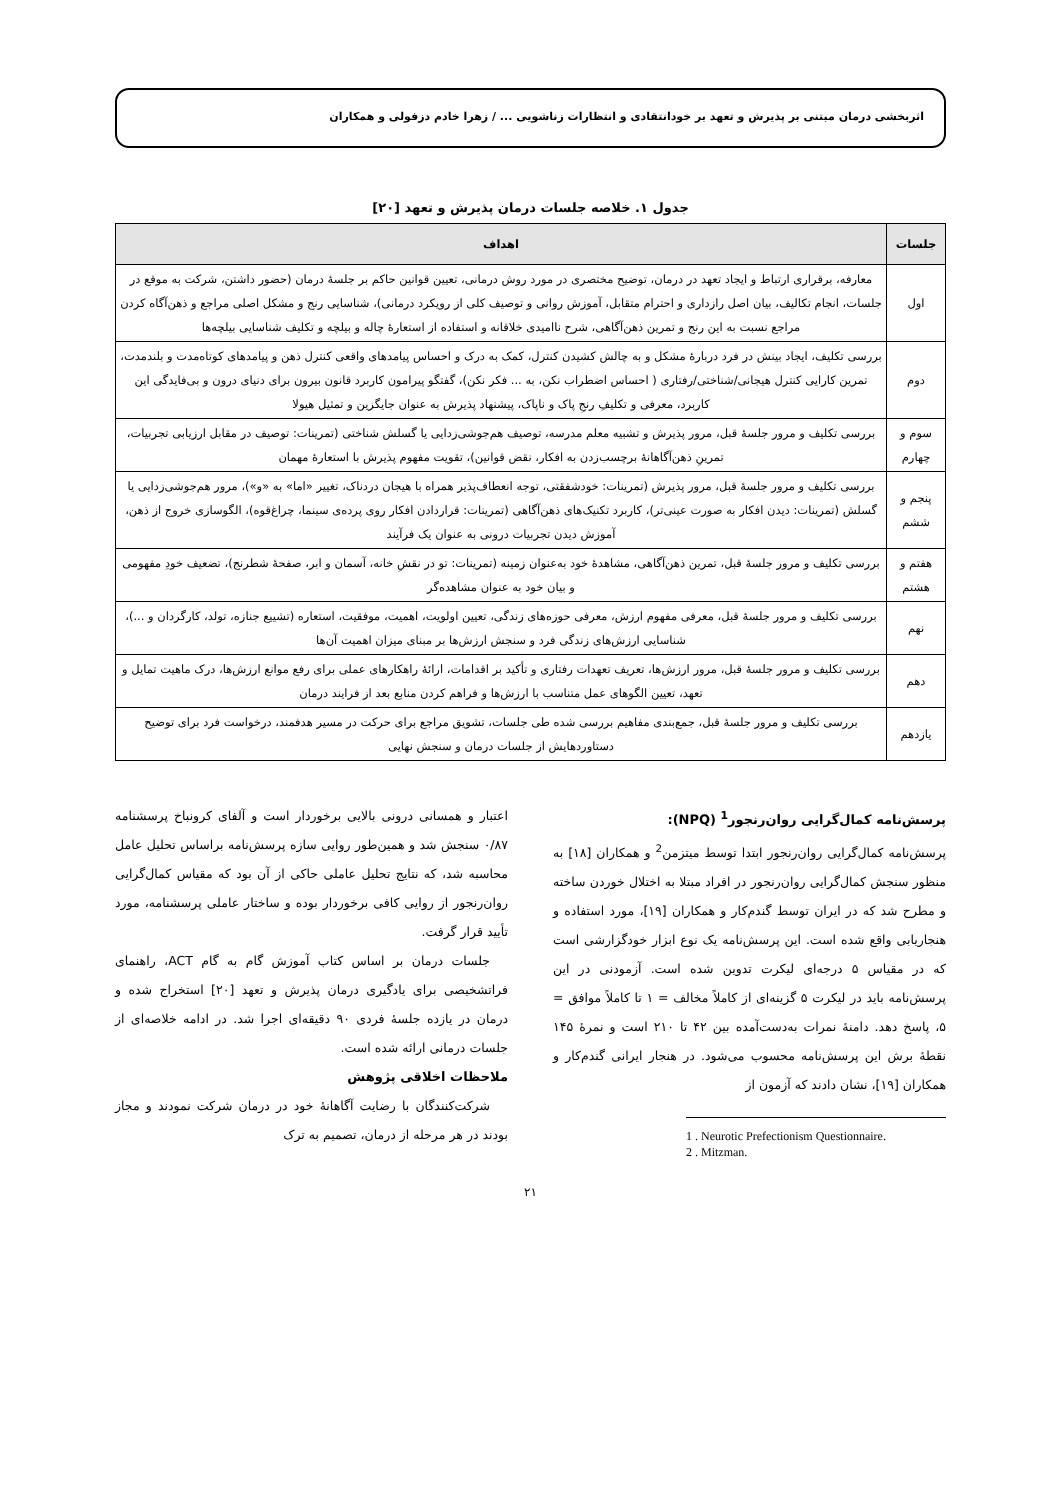اثربخشی درمان مبتنی بر پذیرش و تعهد بر خودانتقادی و انتظارات زناشویی ... / زهرا خادم دزفولی و همکاران
جدول ۱. خلاصه جلسات درمان پذیرش و تعهد [۲۰]
| جلسات | اهداف |
| --- | --- |
| اول | معارفه، برقراری ارتباط و ایجاد تعهد در درمان، توضیح مختصری در مورد روش درمانی، تعیین قوانین حاکم بر جلسهٔ درمان (حضور داشتن، شرکت به موقع در جلسات، انجام تکالیف، بیان اصل رازداری و احترام متقابل، آموزش روانی و توصیف کلی از رویکرد درمانی)، شناسایی رنج و مشکل اصلی مراجع و ذهن‌آگاه کردن مراجع نسبت به این رنج و تمرین ذهن‌آگاهی، شرح ناامیدی خلاقانه و استفاده از استعارهٔ چاله و بیلچه و تکلیف شناسایی بیلچه‌ها |
| دوم | بررسی تکلیف، ایجاد بینش در فرد دربارهٔ مشکل و به چالش کشیدن کنترل، کمک به درک و احساس پیامدهای واقعی کنترل ذهن و پیامدهای کوتاه‌مدت و بلندمدت، تمرین کارایی کنترل هیجانی/شناختی/رفتاری ( احساس اضطراب نکن، به ... فکر نکن)، گفتگو پیرامون کاربرد قانون بیرون برای دنیای درون و بی‌فایدگی این کاربرد، معرفی و تکلیفِ رنجِ پاک و ناپاک، پیشنهاد پذیرش به عنوان جایگزین و تمثیل هیولا |
| سوم و چهارم | بررسی تکلیف و مرور جلسهٔ قبل، مرور پذیرش و تشبیه معلم مدرسه، توصیف هم‌جوشی‌زدایی یا گسلش شناختی (تمرینات: توصیف در مقابل ارزیابی تجربیات، تمرینِ ذهن‌آگاهانهٔ برچسب‌زدن به افکار، نقض قوانین)، تقویت مفهوم پذیرش با استعارهٔ مهمان |
| پنجم و ششم | بررسی تکلیف و مرور جلسهٔ قبل، مرور پذیرش (تمرینات: خودشفقتی، توجه انعطاف‌پذیر همراه با هیجان دردناک، تغییر «اما» به «و»)، مرور هم‌جوشی‌زدایی یا گسلش (تمرینات: دیدن افکار به صورت عینی‌تر)، کاربرد تکنیک‌های ذهن‌آگاهی (تمرینات: قراردادن افکار روی پرده‌ی سینما، چراغ‌قوه)، الگوسازی خروج از ذهن، آموزش دیدن تجربیات درونی به عنوان یک فرآیند |
| هفتم و هشتم | بررسی تکلیف و مرور جلسهٔ قبل، تمرین ذهن‌آگاهی، مشاهدهٔ خود به‌عنوان زمینه (تمرینات: تو در نقشِ خانه، آسمان و ابر، صفحهٔ شطرنج)، تضعیف خودِ مفهومی و بیان خود به عنوان مشاهده‌گر |
| نهم | بررسی تکلیف و مرور جلسهٔ قبل، معرفی مفهوم ارزش، معرفی حوزه‌های زندگی، تعیین اولویت، اهمیت، موفقیت، استعاره (تشییع جنازه، تولد، کارگردان و ...)، شناسایی ارزش‌های زندگی فرد و سنجش ارزش‌ها بر مبنای میزان اهمیت آن‌ها |
| دهم | بررسی تکلیف و مرور جلسهٔ قبل، مرور ارزش‌ها، تعریف تعهدات رفتاری و تأکید بر اقدامات، ارائهٔ راهکارهای عملی برای رفع موانع ارزش‌ها، درک ماهیت تمایل و تعهد، تعیین الگوهای عمل متناسب با ارزش‌ها و فراهم کردن منابع بعد از فرایند درمان |
| یازدهم | بررسی تکلیف و مرور جلسهٔ قبل، جمع‌بندی مفاهیم بررسی شده طی جلسات، تشویق مراجع برای حرکت در مسیر هدفمند، درخواست فرد برای توضیح دستاوردهایش از جلسات درمان و سنجش نهایی |
پرسش‌نامه کمال‌گرایی روان‌رنجور<sup>1</sup> (NPQ):
پرسش‌نامه کمال‌گرایی روان‌رنجور ابتدا توسط میتزمن<sup>2</sup> و همکاران [۱۸] به منظور سنجش کمال‌گرایی روان‌رنجور در افراد مبتلا به اختلال خوردن ساخته و مطرح شد که در ایران توسط گندم‌کار و همکاران [۱۹]، مورد استفاده و هنجاریابی واقع شده است. این پرسش‌نامه یک نوع ابزار خودگزارشی است که در مقیاس ۵ درجه‌ای لیکرت تدوین شده است. آزمودنی در این پرسش‌نامه باید در لیکرت ۵ گزینه‌ای از کاملاً مخالف = ۱ تا کاملاً موافق = ۵، پاسخ دهد. دامنهٔ نمرات به‌دست‌آمده بین ۴۲ تا ۲۱۰ است و نمرهٔ ۱۴۵ نقطهٔ برش این پرسش‌نامه محسوب می‌شود. در هنجار ایرانی گندم‌کار و همکاران [۱۹]، نشان دادند که آزمون از
1 . Neurotic Prefectionism Questionnaire.
2 . Mitzman.
اعتبار و همسانی درونی بالایی برخوردار است و آلفای کرونباخ پرسشنامه ۰/۸۷ سنجش شد و همین‌طور روایی سازه پرسش‌نامه براساس تحلیل عامل محاسبه شد، که نتایج تحلیل عاملی حاکی از آن بود که مقیاس کمال‌گرایی روان‌رنجور از روایی کافی برخوردار بوده و ساختار عاملی پرسشنامه، مورد تأیید قرار گرفت.
جلسات درمان بر اساس کتاب آموزش گام به گام ACT، راهنمای فراتشخیصی برای یادگیری درمان پذیرش و تعهد [۲۰] استخراج شده و درمان در یازده جلسهٔ فردی ۹۰ دقیقه‌ای اجرا شد. در ادامه خلاصه‌ای از جلسات درمانی ارائه شده است.
ملاحظات اخلاقی پژوهش
شرکت‌کنندگان با رضایت آگاهانهٔ خود در درمان شرکت نمودند و مجاز بودند در هر مرحله از درمان، تصمیم به ترک
۲۱